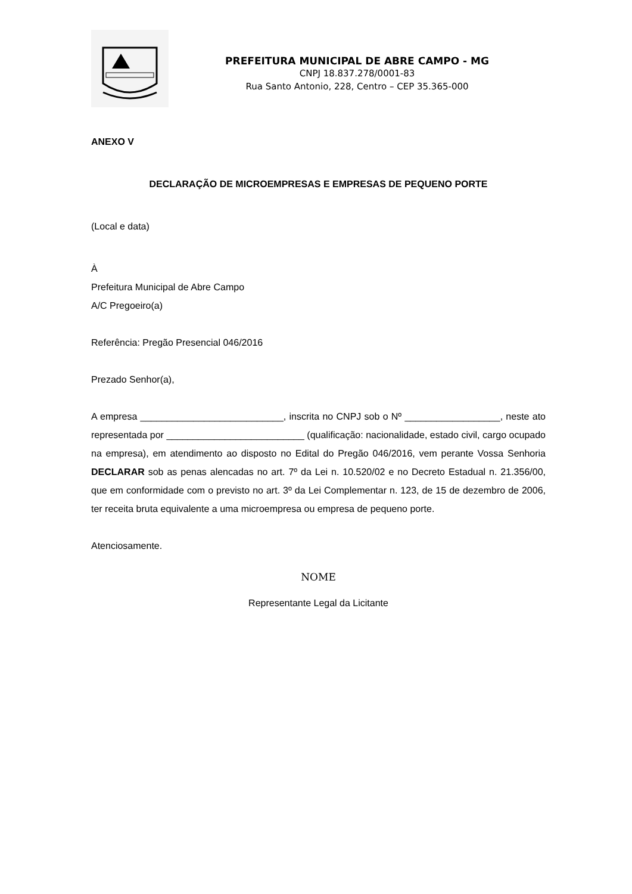PREFEITURA MUNICIPAL DE ABRE CAMPO - MG
CNPJ 18.837.278/0001-83
Rua Santo Antonio, 228, Centro – CEP 35.365-000
ANEXO V
DECLARAÇÃO DE MICROEMPRESAS E EMPRESAS DE PEQUENO PORTE
(Local e data)
À
Prefeitura Municipal de Abre Campo
A/C Pregoeiro(a)
Referência: Pregão Presencial 046/2016
Prezado Senhor(a),
A empresa ___________________________, inscrita no CNPJ sob o Nº __________________, neste ato representada por __________________________ (qualificação: nacionalidade, estado civil, cargo ocupado na empresa), em atendimento ao disposto no Edital do Pregão 046/2016, vem perante Vossa Senhoria DECLARAR sob as penas alencadas no art. 7º da Lei n. 10.520/02 e no Decreto Estadual n. 21.356/00, que em conformidade com o previsto no art. 3º da Lei Complementar n. 123, de 15 de dezembro de 2006, ter receita bruta equivalente a uma microempresa ou empresa de pequeno porte.
Atenciosamente.
NOME
Representante Legal da Licitante